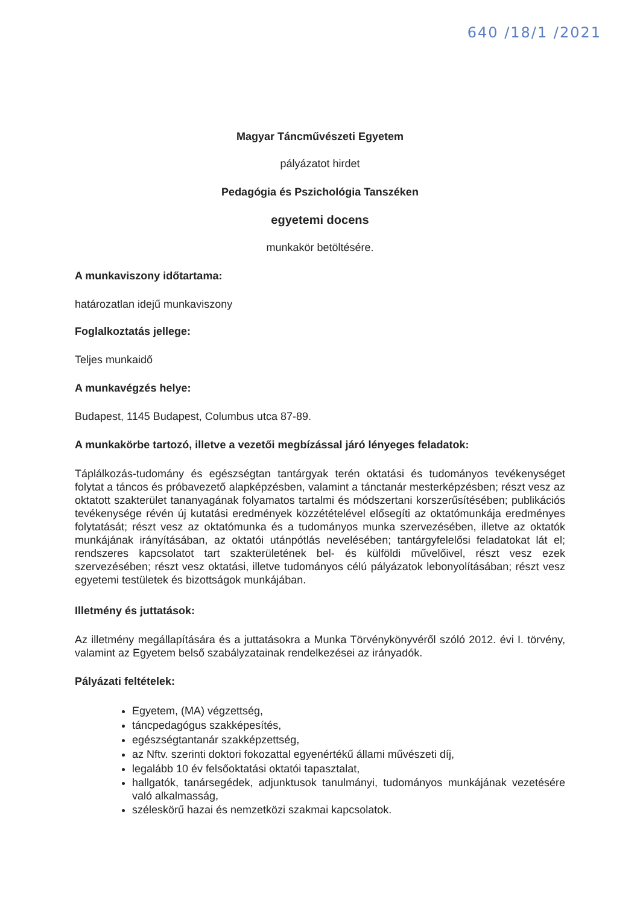640 /18/1 /2021
Magyar Táncművészeti Egyetem
pályázatot hirdet
Pedagógia és Pszichológia Tanszéken
egyetemi docens
munkakör betöltésére.
A munkaviszony időtartama:
határozatlan idejű munkaviszony
Foglalkoztatás jellege:
Teljes munkaidő
A munkavégzés helye:
Budapest, 1145 Budapest, Columbus utca 87-89.
A munkakörbe tartozó, illetve a vezetői megbízással járó lényeges feladatok:
Táplálkozás-tudomány és egészségtan tantárgyak terén oktatási és tudományos tevékenységet folytat a táncos és próbavezető alapképzésben, valamint a tánctanár mesterképzésben; részt vesz az oktatott szakterület tananyagának folyamatos tartalmi és módszertani korszerűsítésében; publikációs tevékenysége révén új kutatási eredmények közzétételével elősegíti az oktatómunkája eredményes folytatását; részt vesz az oktatómunka és a tudományos munka szervezésében, illetve az oktatók munkájának irányításában, az oktatói utánpótlás nevelésében; tantárgyfelelősi feladatokat lát el; rendszeres kapcsolatot tart szakterületének bel- és külföldi művelőivel, részt vesz ezek szervezésében; részt vesz oktatási, illetve tudományos célú pályázatok lebonyolításában; részt vesz egyetemi testületek és bizottságok munkájában.
Illetmény és juttatások:
Az illetmény megállapítására és a juttatásokra a Munka Törvénykönyvéről szóló 2012. évi I. törvény, valamint az Egyetem belső szabályzatainak rendelkezései az irányadók.
Pályázati feltételek:
Egyetem, (MA) végzettség,
táncpedagógus szakképesítés,
egészségtantanár szakképzettség,
az Nftv. szerinti doktori fokozattal egyenértékű állami művészeti díj,
legalább 10 év felsőoktatási oktatói tapasztalat,
hallgatók, tanársegédek, adjunktusok tanulmányi, tudományos munkájának vezetésére való alkalmasság,
széleskörű hazai és nemzetközi szakmai kapcsolatok.